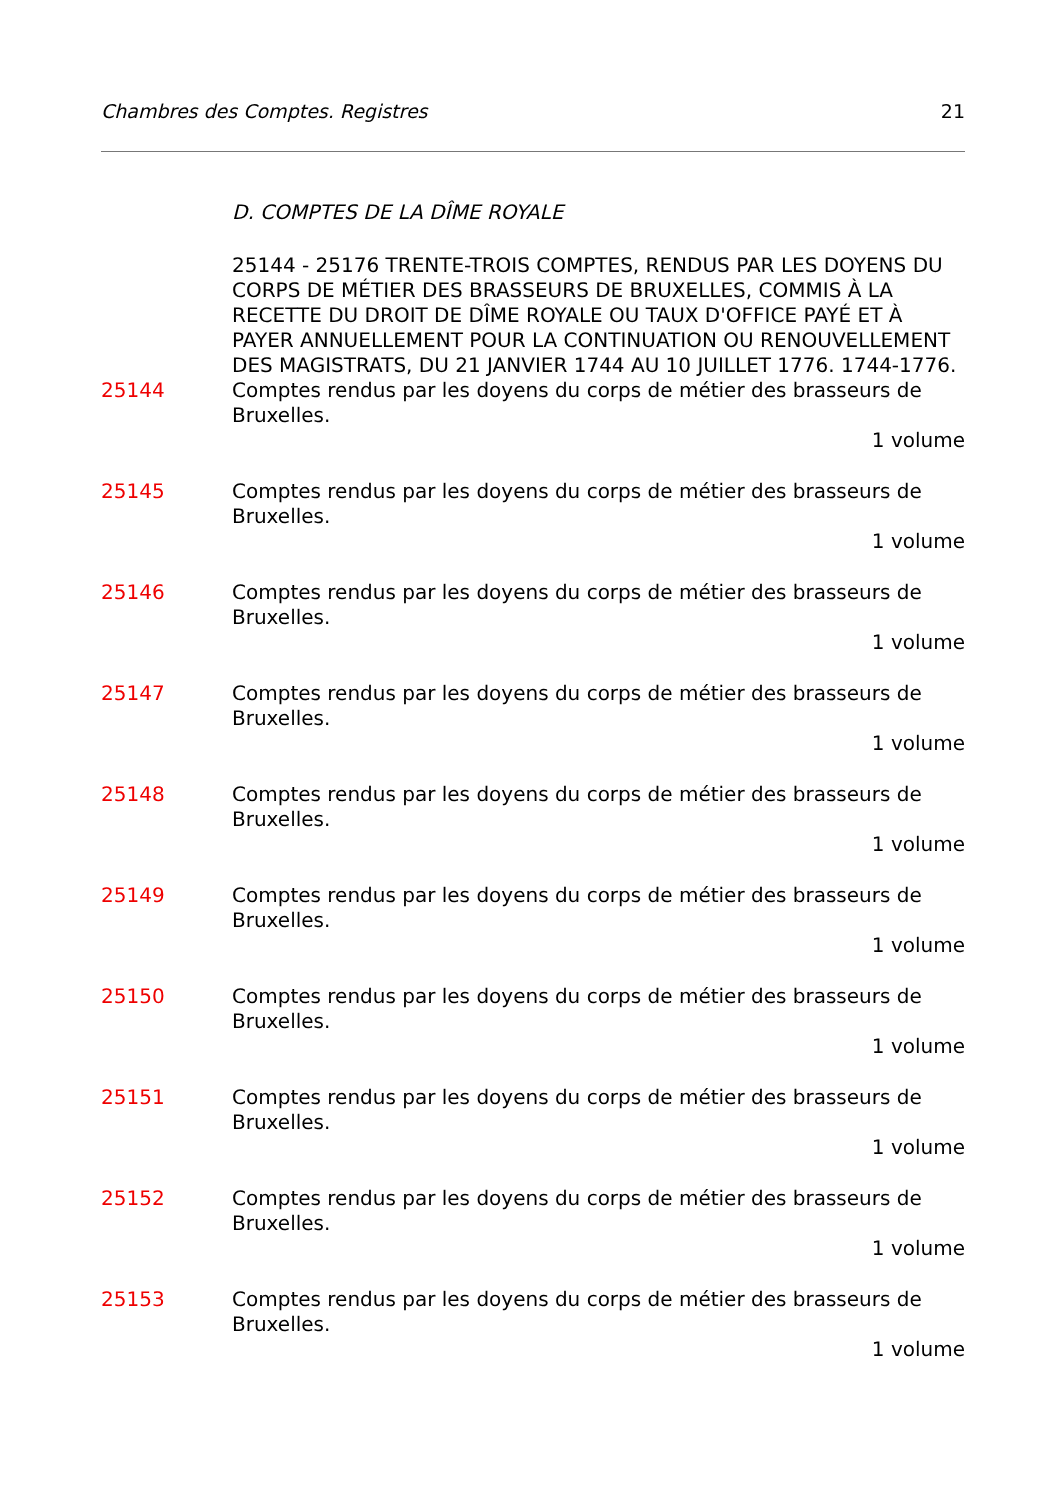Chambres des Comptes. Registres 21
D. COMPTES DE LA DÎME ROYALE
25144 - 25176 TRENTE-TROIS COMPTES, RENDUS PAR LES DOYENS DU CORPS DE MÉTIER DES BRASSEURS DE BRUXELLES, COMMIS À LA RECETTE DU DROIT DE DÎME ROYALE OU TAUX D'OFFICE PAYÉ ET À PAYER ANNUELLEMENT POUR LA CONTINUATION OU RENOUVELLEMENT DES MAGISTRATS, DU 21 JANVIER 1744 AU 10 JUILLET 1776. 1744-1776.
25144 Comptes rendus par les doyens du corps de métier des brasseurs de Bruxelles.
1 volume
25145 Comptes rendus par les doyens du corps de métier des brasseurs de Bruxelles.
1 volume
25146 Comptes rendus par les doyens du corps de métier des brasseurs de Bruxelles.
1 volume
25147 Comptes rendus par les doyens du corps de métier des brasseurs de Bruxelles.
1 volume
25148 Comptes rendus par les doyens du corps de métier des brasseurs de Bruxelles.
1 volume
25149 Comptes rendus par les doyens du corps de métier des brasseurs de Bruxelles.
1 volume
25150 Comptes rendus par les doyens du corps de métier des brasseurs de Bruxelles.
1 volume
25151 Comptes rendus par les doyens du corps de métier des brasseurs de Bruxelles.
1 volume
25152 Comptes rendus par les doyens du corps de métier des brasseurs de Bruxelles.
1 volume
25153 Comptes rendus par les doyens du corps de métier des brasseurs de Bruxelles.
1 volume